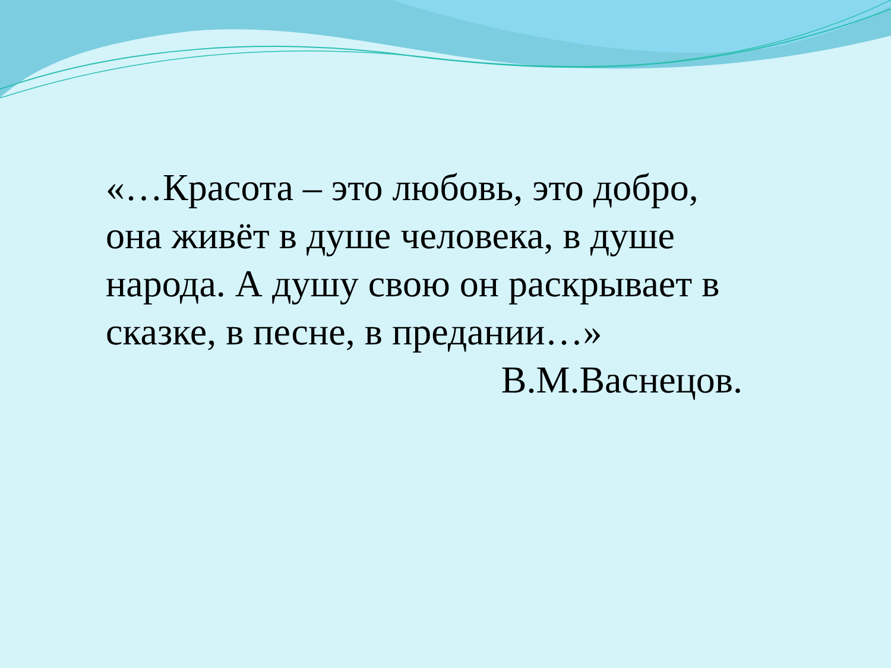«…Красота – это любовь, это добро, она живёт в душе человека, в душе народа. А душу свою он раскрывает в сказке, в песне, в предании…»
В.М.Васнецов.